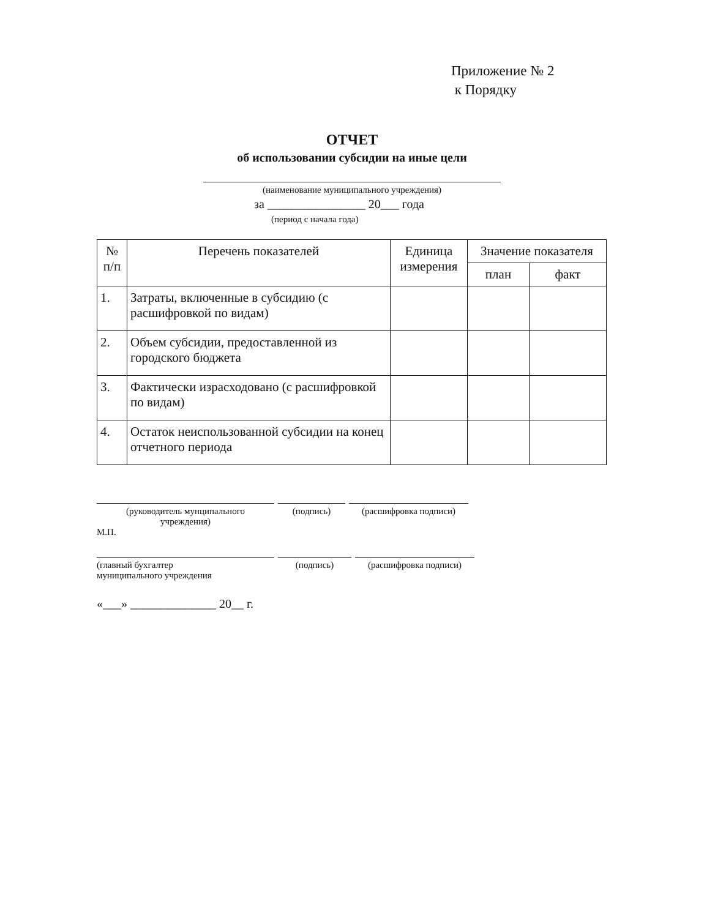Приложение № 2
к Порядку
ОТЧЕТ
об использовании субсидии на иные цели
(наименование муниципального учреждения)
за ________________ 20___ года
(период с начала года)
| № п/п | Перечень показателей | Единица измерения | Значение показателя | |
| --- | --- | --- | --- | --- |
| | | | план | факт |
| 1. | Затраты, включенные в субсидию (с расшифровкой по видам) | | | |
| 2. | Объем субсидии, предоставленной из городского бюджета | | | |
| 3. | Фактически израсходовано (с расшифровкой по видам) | | | |
| 4. | Остаток неиспользованной субсидии на конец отчетного периода | | | |
(руководитель мунципального
учреждения) (подпись) (расшифровка подписи)
М.П.
(главный бухгалтер
муниципального учреждения (подпись) (расшифровка подписи)
«___» ______________ 20__ г.